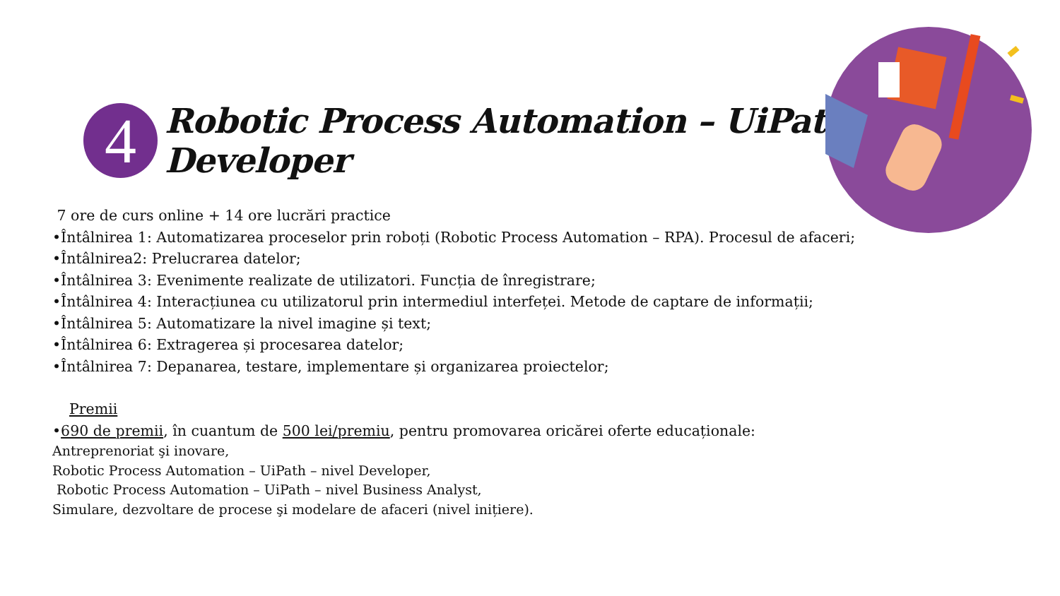4
Robotic Process Automation – UiPath - Developer
7 ore de curs online + 14 ore lucrări practice
•Întâlnirea 1: Automatizarea proceselor prin roboți (Robotic Process Automation – RPA). Procesul de afaceri;
•Întâlnirea2: Prelucrarea datelor;
•Întâlnirea 3: Evenimente realizate de utilizatori. Funcția de înregistrare;
•Întâlnirea 4: Interacțiunea cu utilizatorul prin intermediul interfeței. Metode de captare de informații;
•Întâlnirea 5: Automatizare la nivel imagine și text;
•Întâlnirea 6: Extragerea și procesarea datelor;
•Întâlnirea 7: Depanarea, testare, implementare și organizarea proiectelor;
Premii
•690 de premii, în cuantum de 500 lei/premiu, pentru promovarea oricărei oferte educaționale:
Antreprenoriat şi inovare,
Robotic Process Automation – UiPath – nivel Developer,
Robotic Process Automation – UiPath – nivel Business Analyst,
Simulare, dezvoltare de procese şi modelare de afaceri (nivel inițiere).